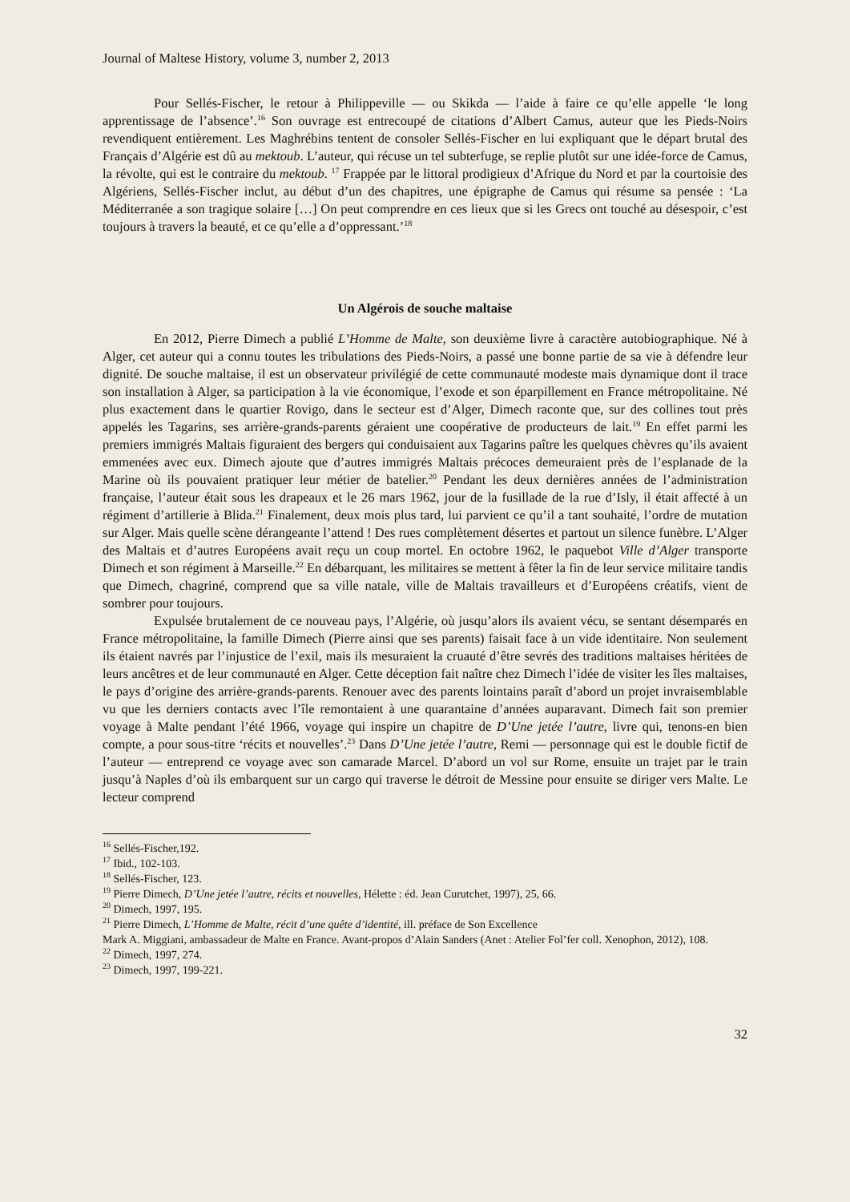Journal of Maltese History, volume 3, number 2, 2013
Pour Sellés-Fischer, le retour à Philippeville — ou Skikda — l’aide à faire ce qu’elle appelle ‘le long apprentissage de l’absence’.<sup>16</sup> Son ouvrage est entrecoupé de citations d’Albert Camus, auteur que les Pieds-Noirs revendiquent entièrement. Les Maghrébins tentent de consoler Sellés-Fischer en lui expliquant que le départ brutal des Français d’Algérie est dû au mektoub. L’auteur, qui récuse un tel subterfuge, se replie plutôt sur une idée-force de Camus, la révolte, qui est le contraire du mektoub. <sup>17</sup> Frappée par le littoral prodigieux d’Afrique du Nord et par la courtoisie des Algériens, Sellés-Fischer inclut, au début d’un des chapitres, une épigraphe de Camus qui résume sa pensée : ‘La Méditerranée a son tragique solaire […] On peut comprendre en ces lieux que si les Grecs ont touché au désespoir, c’est toujours à travers la beauté, et ce qu’elle a d’oppressant.’<sup>18</sup>
Un Algérois de souche maltaise
En 2012, Pierre Dimech a publié L’Homme de Malte, son deuxième livre à caractère autobiographique. Né à Alger, cet auteur qui a connu toutes les tribulations des Pieds-Noirs, a passé une bonne partie de sa vie à défendre leur dignité. De souche maltaise, il est un observateur privilégié de cette communauté modeste mais dynamique dont il trace son installation à Alger, sa participation à la vie économique, l’exode et son éparpillement en France métropolitaine. Né plus exactement dans le quartier Rovigo, dans le secteur est d’Alger, Dimech raconte que, sur des collines tout près appelés les Tagarins, ses arrière-grands-parents géraient une coopérative de producteurs de lait.<sup>19</sup> En effet parmi les premiers immigrés Maltais figuraient des bergers qui conduisaient aux Tagarins paître les quelques chèvres qu’ils avaient emmenées avec eux. Dimech ajoute que d’autres immigrés Maltais précoces demeuraient près de l’esplanade de la Marine où ils pouvaient pratiquer leur métier de batelier.<sup>20</sup> Pendant les deux dernières années de l’administration française, l’auteur était sous les drapeaux et le 26 mars 1962, jour de la fusillade de la rue d’Isly, il était affecté à un régiment d’artillerie à Blida.<sup>21</sup> Finalement, deux mois plus tard, lui parvient ce qu’il a tant souhaité, l’ordre de mutation sur Alger. Mais quelle scène dérangeante l’attend ! Des rues complètement désertes et partout un silence funèbre. L’Alger des Maltais et d’autres Européens avait reçu un coup mortel. En octobre 1962, le paquebot Ville d’Alger transporte Dimech et son régiment à Marseille.<sup>22</sup> En débarquant, les militaires se mettent à fêter la fin de leur service militaire tandis que Dimech, chagriné, comprend que sa ville natale, ville de Maltais travailleurs et d’Européens créatifs, vient de sombrer pour toujours.
Expulsée brutalement de ce nouveau pays, l’Algérie, où jusqu’alors ils avaient vécu, se sentant désemparés en France métropolitaine, la famille Dimech (Pierre ainsi que ses parents) faisait face à un vide identitaire. Non seulement ils étaient navrés par l’injustice de l’exil, mais ils mesuraient la cruauté d’être sevrés des traditions maltaises héritées de leurs ancêtres et de leur communauté en Alger. Cette déception fait naître chez Dimech l’idée de visiter les îles maltaises, le pays d’origine des arrière-grands-parents. Renouer avec des parents lointains paraît d’abord un projet invraisemblable vu que les derniers contacts avec l’île remontaient à une quarantaine d’années auparavant. Dimech fait son premier voyage à Malte pendant l’été 1966, voyage qui inspire un chapitre de D’Une jetée l’autre, livre qui, tenons-en bien compte, a pour sous-titre ‘récits et nouvelles’.<sup>23</sup> Dans D’Une jetée l’autre, Remi — personnage qui est le double fictif de l’auteur — entreprend ce voyage avec son camarade Marcel. D’abord un vol sur Rome, ensuite un trajet par le train jusqu’à Naples d’où ils embarquent sur un cargo qui traverse le détroit de Messine pour ensuite se diriger vers Malte. Le lecteur comprend
<sup>16</sup> Sellés-Fischer,192.
<sup>17</sup> Ibid., 102-103.
<sup>18</sup> Sellés-Fischer, 123.
<sup>19</sup> Pierre Dimech, D’Une jetée l’autre, récits et nouvelles, Hélette : éd. Jean Curutchet, 1997), 25, 66.
<sup>20</sup> Dimech, 1997, 195.
<sup>21</sup> Pierre Dimech, L’Homme de Malte, récit d’une quête d’identité, ill. préface de Son Excellence
Mark A. Miggiani, ambassadeur de Malte en France. Avant-propos d’Alain Sanders (Anet : Atelier Fol’fer coll. Xenophon, 2012), 108.
<sup>22</sup> Dimech, 1997, 274.
<sup>23</sup> Dimech, 1997, 199-221.
32